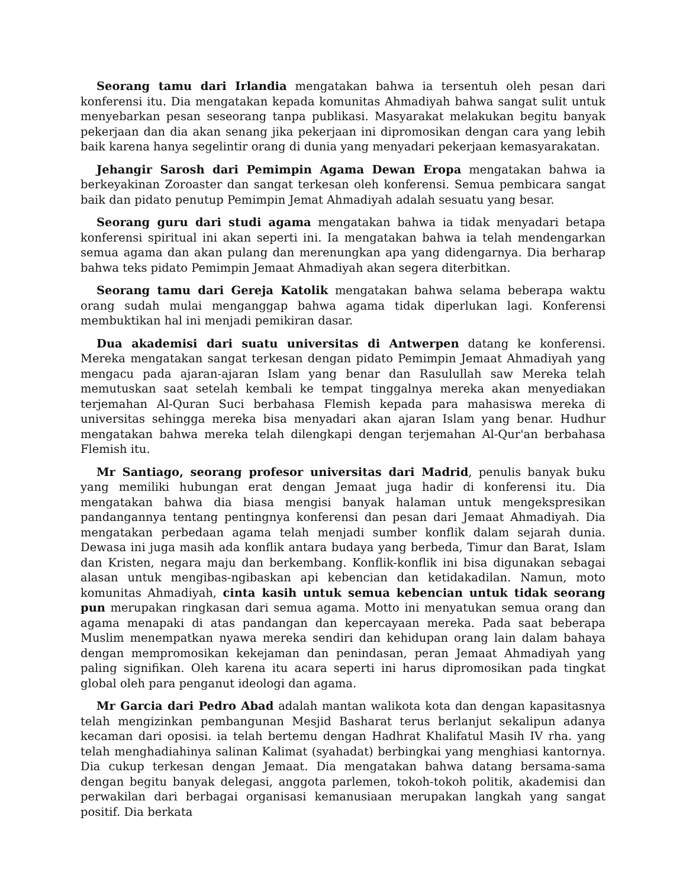Seorang tamu dari Irlandia mengatakan bahwa ia tersentuh oleh pesan dari konferensi itu. Dia mengatakan kepada komunitas Ahmadiyah bahwa sangat sulit untuk menyebarkan pesan seseorang tanpa publikasi. Masyarakat melakukan begitu banyak pekerjaan dan dia akan senang jika pekerjaan ini dipromosikan dengan cara yang lebih baik karena hanya segelintir orang di dunia yang menyadari pekerjaan kemasyarakatan.
Jehangir Sarosh dari Pemimpin Agama Dewan Eropa mengatakan bahwa ia berkeyakinan Zoroaster dan sangat terkesan oleh konferensi. Semua pembicara sangat baik dan pidato penutup Pemimpin Jemat Ahmadiyah adalah sesuatu yang besar.
Seorang guru dari studi agama mengatakan bahwa ia tidak menyadari betapa konferensi spiritual ini akan seperti ini. Ia mengatakan bahwa ia telah mendengarkan semua agama dan akan pulang dan merenungkan apa yang didengarnya. Dia berharap bahwa teks pidato Pemimpin Jemaat Ahmadiyah akan segera diterbitkan.
Seorang tamu dari Gereja Katolik mengatakan bahwa selama beberapa waktu orang sudah mulai menganggap bahwa agama tidak diperlukan lagi. Konferensi membuktikan hal ini menjadi pemikiran dasar.
Dua akademisi dari suatu universitas di Antwerpen datang ke konferensi. Mereka mengatakan sangat terkesan dengan pidato Pemimpin Jemaat Ahmadiyah yang mengacu pada ajaran-ajaran Islam yang benar dan Rasulullah saw Mereka telah memutuskan saat setelah kembali ke tempat tinggalnya mereka akan menyediakan terjemahan Al-Quran Suci berbahasa Flemish kepada para mahasiswa mereka di universitas sehingga mereka bisa menyadari akan ajaran Islam yang benar. Hudhur mengatakan bahwa mereka telah dilengkapi dengan terjemahan Al-Qur'an berbahasa Flemish itu.
Mr Santiago, seorang profesor universitas dari Madrid, penulis banyak buku yang memiliki hubungan erat dengan Jemaat juga hadir di konferensi itu. Dia mengatakan bahwa dia biasa mengisi banyak halaman untuk mengekspresikan pandangannya tentang pentingnya konferensi dan pesan dari Jemaat Ahmadiyah. Dia mengatakan perbedaan agama telah menjadi sumber konflik dalam sejarah dunia. Dewasa ini juga masih ada konflik antara budaya yang berbeda, Timur dan Barat, Islam dan Kristen, negara maju dan berkembang. Konflik-konflik ini bisa digunakan sebagai alasan untuk mengibas-ngibaskan api kebencian dan ketidakadilan. Namun, moto komunitas Ahmadiyah, cinta kasih untuk semua kebencian untuk tidak seorang pun merupakan ringkasan dari semua agama. Motto ini menyatukan semua orang dan agama menapaki di atas pandangan dan kepercayaan mereka. Pada saat beberapa Muslim menempatkan nyawa mereka sendiri dan kehidupan orang lain dalam bahaya dengan mempromosikan kekejaman dan penindasan, peran Jemaat Ahmadiyah yang paling signifikan. Oleh karena itu acara seperti ini harus dipromosikan pada tingkat global oleh para penganut ideologi dan agama.
Mr Garcia dari Pedro Abad adalah mantan walikota kota dan dengan kapasitasnya telah mengizinkan pembangunan Mesjid Basharat terus berlanjut sekalipun adanya kecaman dari oposisi. ia telah bertemu dengan Hadhrat Khalifatul Masih IV rha. yang telah menghadiahinya salinan Kalimat (syahadat) berbingkai yang menghiasi kantornya. Dia cukup terkesan dengan Jemaat. Dia mengatakan bahwa datang bersama-sama dengan begitu banyak delegasi, anggota parlemen, tokoh-tokoh politik, akademisi dan perwakilan dari berbagai organisasi kemanusiaan merupakan langkah yang sangat positif. Dia berkata